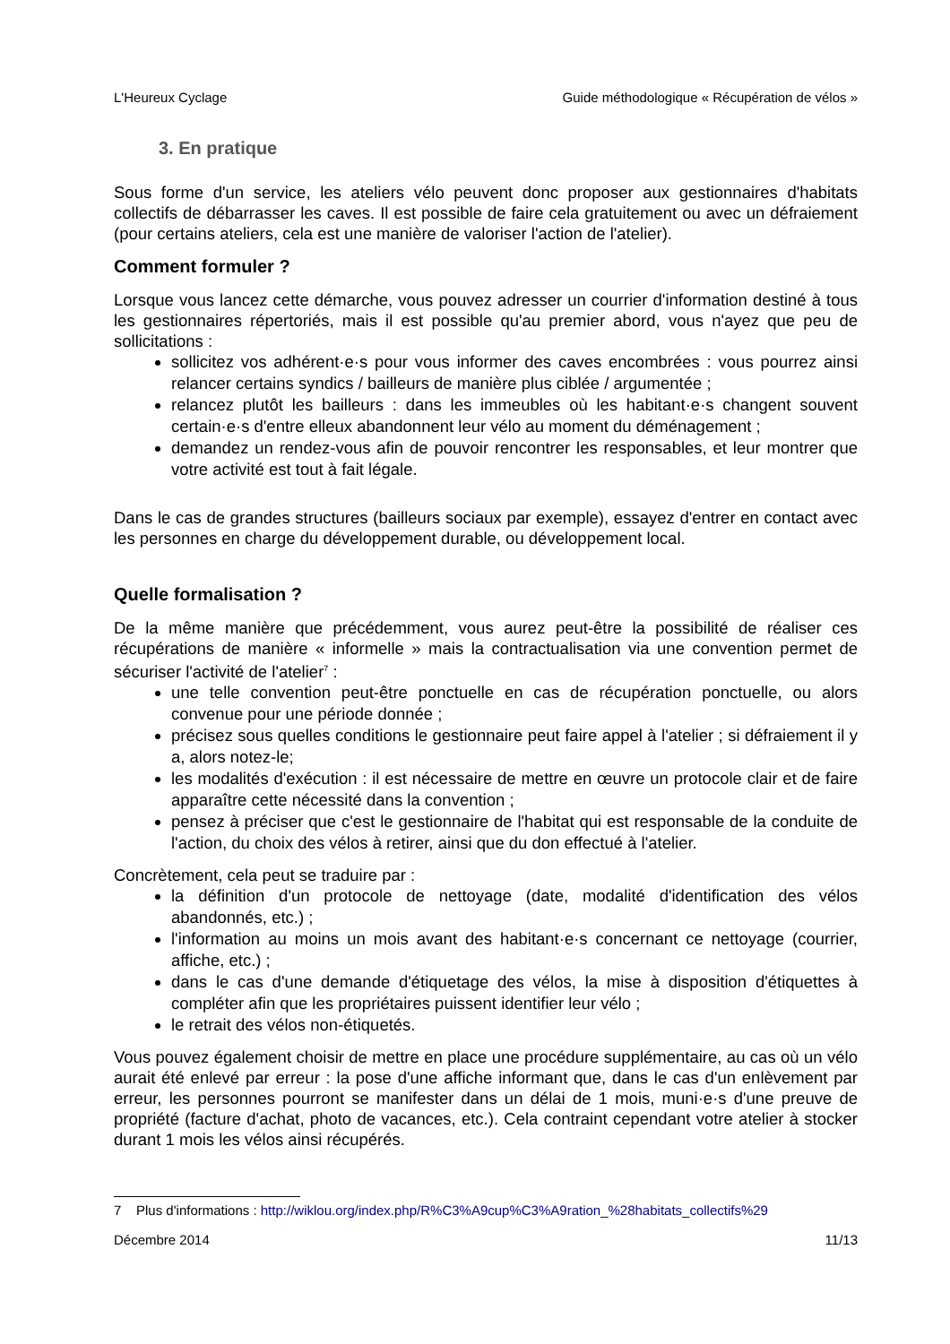L'Heureux Cyclage Guide méthodologique « Récupération de vélos »
3. En pratique
Sous forme d'un service, les ateliers vélo peuvent donc proposer aux gestionnaires d'habitats collectifs de débarrasser les caves. Il est possible de faire cela gratuitement ou avec un défraiement (pour certains ateliers, cela est une manière de valoriser l'action de l'atelier).
Comment formuler ?
Lorsque vous lancez cette démarche, vous pouvez adresser un courrier d'information destiné à tous les gestionnaires répertoriés, mais il est possible qu'au premier abord, vous n'ayez que peu de sollicitations :
sollicitez vos adhérent·e·s pour vous informer des caves encombrées : vous pourrez ainsi relancer certains syndics / bailleurs de manière plus ciblée / argumentée ;
relancez plutôt les bailleurs : dans les immeubles où les habitant·e·s changent souvent certain·e·s d'entre elleux abandonnent leur vélo au moment du déménagement ;
demandez un rendez-vous afin de pouvoir rencontrer les responsables, et leur montrer que votre activité est tout à fait légale.
Dans le cas de grandes structures (bailleurs sociaux par exemple), essayez d'entrer en contact avec les personnes en charge du développement durable, ou développement local.
Quelle formalisation ?
De la même manière que précédemment, vous aurez peut-être la possibilité de réaliser ces récupérations de manière « informelle » mais la contractualisation via une convention permet de sécuriser l'activité de l'atelier<sup>7</sup> :
une telle convention peut-être ponctuelle en cas de récupération ponctuelle, ou alors convenue pour une période donnée ;
précisez sous quelles conditions le gestionnaire peut faire appel à l'atelier ; si défraiement il y a, alors notez-le;
les modalités d'exécution : il est nécessaire de mettre en œuvre un protocole clair et de faire apparaître cette nécessité dans la convention ;
pensez à préciser que c'est le gestionnaire de l'habitat qui est responsable de la conduite de l'action, du choix des vélos à retirer, ainsi que du don effectué à l'atelier.
Concrètement, cela peut se traduire par :
la définition d'un protocole de nettoyage (date, modalité d'identification des vélos abandonnés, etc.) ;
l'information au moins un mois avant des habitant·e·s concernant ce nettoyage (courrier, affiche, etc.) ;
dans le cas d'une demande d'étiquetage des vélos, la mise à disposition d'étiquettes à compléter afin que les propriétaires puissent identifier leur vélo ;
le retrait des vélos non-étiquetés.
Vous pouvez également choisir de mettre en place une procédure supplémentaire, au cas où un vélo aurait été enlevé par erreur : la pose d'une affiche informant que, dans le cas d'un enlèvement par erreur, les personnes pourront se manifester dans un délai de 1 mois, muni·e·s d'une preuve de propriété (facture d'achat, photo de vacances, etc.). Cela contraint cependant votre atelier à stocker durant 1 mois les vélos ainsi récupérés.
7 Plus d'informations : http://wiklou.org/index.php/R%C3%A9cup%C3%A9ration_%28habitats_collectifs%29
Décembre 2014 11/13